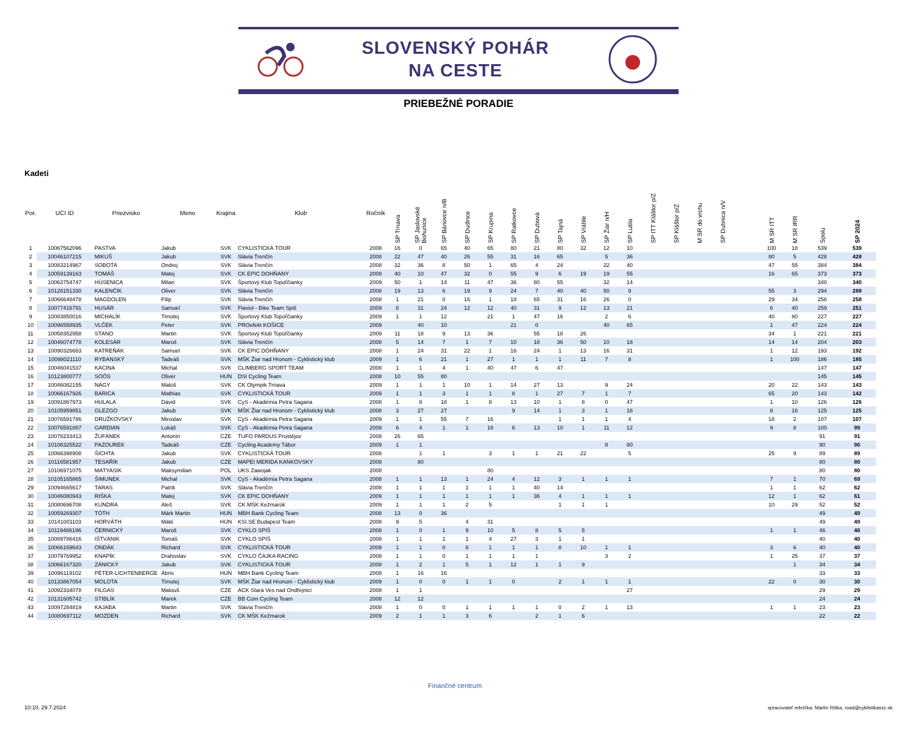SLOVENSKÝ POHÁR
NA CESTE
PRIEBEŽNÉ PORADIE
Kadeti
| Por. | UCI ID | Priezvisko | Meno | Krajina | Klub | Ročník | SP Trnava | SP Jaslovské Bohunice | SP Bánovce n/B | SP Dudince | SP Krupina | SP Ratkovce | SP Dubová | SP Tajná | SP Vráble | SP Žiar n/H | SP Lutila | SP ITT Kláštor p/Z | SP Kláštor p/Z | M SR do vrchu | SP Dubnica n/V | | M SR ITT | M SR IRR | Spolu | SP 2024 |
| --- | --- | --- | --- | --- | --- | --- | --- | --- | --- | --- | --- | --- | --- | --- | --- | --- | --- | --- | --- | --- | --- | --- | --- | --- | --- | --- |
| 1 | 10067562096 | PASTVA | Jakub | SVK | CYKLISTICKÁ TOUR | 2008 | 16 | 0 | 65 | 40 | 65 | 80 | 21 | 80 | 32 | 12 | 10 | | | | | | 100 | 18 | 539 | 539 |
| 2 | 10046107215 | MIKUŠ | Jakub | SVK | Slávia Trenčín | 2008 | 22 | 47 | 40 | 26 | 55 | 31 | 16 | 65 | | 5 | 36 | | | | | | 80 | 5 | 428 | 428 |
| 3 | 10083214967 | SOBOTA | Ondrej | SVK | Slávia Trenčín | 2008 | 32 | 36 | 8 | 50 | 1 | 65 | 4 | 24 | | 22 | 40 | | | | | | 47 | 55 | 384 | 384 |
| 4 | 10059139163 | TOMÁŠ | Matej | SVK | CK EPIC DOHŇANY | 2008 | 40 | 10 | 47 | 32 | 0 | 55 | 9 | 6 | 19 | 19 | 55 | | | | | | 16 | 65 | 373 | 373 |
| 5 | 10063754747 | HÚSENICA | Milan | SVK | Športový Klub Topoľčianky | 2009 | 50 | 1 | 14 | 11 | 47 | 36 | 80 | 55 | | 32 | 14 | | | | | | | | 340 | 340 |
| 6 | 10128151330 | KALENČÍK | Oliver | SVK | Slávia Trenčín | 2008 | 19 | 13 | 6 | 19 | 9 | 24 | 7 | 40 | 40 | 50 | 9 | | | | | | 55 | 3 | 294 | 288 |
| 7 | 10066648478 | MAGDOLEN | Filip | SVK | Slávia Trenčín | 2008 | 1 | 21 | 0 | 16 | 1 | 18 | 65 | 31 | 16 | 26 | 0 | | | | | | 29 | 34 | 258 | 258 |
| 8 | 10077416791 | HUSÁR | Samuel | SVK | Flaviol - Bike Team Spiš | 2009 | 8 | 31 | 24 | 12 | 12 | 40 | 31 | 9 | 12 | 13 | 21 | | | | | | 6 | 40 | 259 | 251 |
| 9 | 10083850016 | MICHALÍK | Timotej | SVK | Športový Klub Topoľčianky | 2009 | 1 | 1 | 12 | | 21 | 1 | 47 | 16 | | 2 | 6 | | | | | | 40 | 80 | 227 | 227 |
| 10 | 10096558935 | VLČEK | Peter | SVK | PROefekt KOŠICE | 2009 | | 40 | 10 | | | 21 | 0 | | | 40 | 65 | | | | | | 1 | 47 | 224 | 224 |
| 11 | 10058352958 | STANO | Martin | SVK | Športový Klub Topoľčianky | 2009 | 11 | 18 | 9 | 13 | 36 | | 55 | 18 | 26 | | | | | | | | 34 | 1 | 221 | 221 |
| 12 | 10046074778 | KOLESÁR | Maroš | SVK | Slávia Trenčín | 2008 | 5 | 14 | 7 | 1 | 7 | 10 | 18 | 36 | 50 | 10 | 18 | | | | | | 14 | 14 | 204 | 203 |
| 13 | 10090326683 | KATREŇÁK | Samuel | SVK | CK EPIC DOHŇANY | 2008 | 1 | 24 | 31 | 22 | 1 | 16 | 24 | 1 | 13 | 16 | 31 | | | | | | 1 | 12 | 193 | 192 |
| 14 | 10098021110 | RYBANSKÝ | Tadeáš | SVK | MŠK Žiar nad Hronom - Cyklistický klub | 2009 | 1 | 6 | 21 | 1 | 27 | 1 | 1 | 1 | 11 | 7 | 8 | | | | | | 1 | 100 | 186 | 185 |
| 15 | 10046041537 | KACINA | Michal | SVK | CLIMBERG SPORT TEAM | 2008 | 1 | 1 | 4 | 1 | 40 | 47 | 6 | 47 | | | | | | | | | | | 147 | 147 |
| 16 | 10123800777 | SOÓS | Olivér | HUN | DSI Cycling Team | 2008 | 10 | 55 | 80 | | | | | | | | | | | | | | | | 145 | 145 |
| 17 | 10046082155 | NAGY | Matúš | SVK | CK Olympik Trnava | 2009 | 1 | 1 | 1 | 10 | 1 | 14 | 27 | 13 | | 9 | 24 | | | | | | 20 | 22 | 143 | 143 |
| 18 | 10066167926 | BARICA | Mathias | SVK | CYKLISTICKÁ TOUR | 2009 | 1 | 1 | 3 | 1 | 1 | 8 | 1 | 27 | 7 | 1 | 7 | | | | | | 65 | 20 | 143 | 142 |
| 19 | 10091867973 | HULALA | Dávid | SVK | CyS - Akadémia Petra Sagana | 2008 | 1 | 8 | 18 | 1 | 8 | 13 | 10 | 1 | 8 | 0 | 47 | | | | | | 1 | 10 | 126 | 126 |
| 20 | 10105959851 | GLEZGO | Jakub | SVK | MŠK Žiar nad Hronom - Cyklistický klub | 2008 | 3 | 27 | 27 | | | 9 | 14 | 1 | 3 | 1 | 16 | | | | | | 8 | 16 | 125 | 125 |
| 21 | 10076591786 | DRUŽKOVSKÝ | Miroslav | SVK | CyS - Akadémia Petra Sagana | 2009 | 1 | 1 | 55 | 7 | 16 | | | 1 | 1 | 1 | 4 | | | | | | 18 | 2 | 107 | 107 |
| 22 | 10076591887 | GARDIAN | Lukáš | SVK | CyS - Akadémia Petra Sagana | 2008 | 6 | 4 | 1 | 1 | 18 | 6 | 13 | 10 | 1 | 11 | 12 | | | | | | 9 | 8 | 100 | 99 |
| 23 | 10078233413 | ŽUFÁNEK | Antonín | CZE | TUFO PARDUS Prostějov | 2008 | 26 | 65 | | | | | | | | | | | | | | | | | 91 | 91 |
| 24 | 10106325522 | PAZOUREK | Tadeáš | CZE | Cycling Academy Tábor | 2009 | 1 | 1 | | | | | | | | 8 | 80 | | | | | | | | 90 | 90 |
| 25 | 10066398908 | ŠICHTA | Jakub | SVK | CYKLISTICKÁ TOUR | 2008 | | 1 | 1 | | 3 | 1 | 1 | 21 | 22 | | 5 | | | | | | 25 | 9 | 89 | 89 |
| 26 | 10116581957 | TESAŘÍK | Jakub | CZE | MAPEI MERIDA KANKOVSKY | 2008 | | 80 | | | | | | | | | | | | | | | | | 80 | 80 |
| 27 | 10106971075 | MATYASIK | Maksymilian | POL | UKS Zawojak | 2008 | | | | | 80 | | | | | | | | | | | | | | 80 | 80 |
| 28 | 10105165865 | ŠIMUNEK | Michal | SVK | CyS - Akadémia Petra Sagana | 2008 | 1 | 1 | 13 | 1 | 24 | 4 | 12 | 3 | 1 | 1 | 1 | | | | | | 7 | 1 | 70 | 69 |
| 29 | 10094665617 | TARAS | Patrik | SVK | Slávia Trenčín | 2008 | 1 | 1 | 1 | 1 | 1 | 1 | 40 | 14 | | | | | | | | | 1 | 1 | 62 | 62 |
| 30 | 10046080943 | RIŠKA | Matej | SVK | CK EPIC DOHŇANY | 2009 | 1 | 1 | 1 | 1 | 1 | 1 | 36 | 4 | 1 | 1 | 1 | | | | | | 12 | 1 | 62 | 61 |
| 31 | 10080696708 | KUNDRA | Aleš | SVK | CK MŠK Kežmarok | 2009 | 1 | 1 | 1 | 2 | 5 | | | 1 | 1 | 1 | | | | | | | 10 | 29 | 52 | 52 |
| 32 | 10059269307 | TÓTH | Márk Martin | HUN | MBH Bank Cycling Team | 2008 | 13 | 0 | 36 | | | | | | | | | | | | | | | | 49 | 49 |
| 33 | 10141001103 | HORVÁTH | Máté | HUN | KSI.SE Budapest Team | 2008 | 9 | 5 | | 4 | 31 | | | | | | | | | | | | | | 49 | 49 |
| 34 | 10119486196 | ČERNICKÝ | Maroš | SVK | CYKLO SPIŠ | 2008 | 1 | 0 | 1 | 9 | 10 | 5 | 8 | 5 | 5 | | | | | | | | 1 | 1 | 46 | 46 |
| 35 | 10089786416 | IŠTVÁNIK | Tomáš | SVK | CYKLO SPIŠ | 2008 | 1 | 1 | 1 | 1 | 4 | 27 | 3 | 1 | 1 | | | | | | | | | | 40 | 40 |
| 36 | 10066169643 | ONDÁK | Richard | SVK | CYKLISTICKÁ TOUR | 2009 | 1 | 1 | 0 | 6 | 1 | 1 | 1 | 8 | 10 | 1 | 1 | | | | | | 3 | 6 | 40 | 40 |
| 37 | 10079769952 | KNAPÍK | Drahoslav | SVK | CYKLO ČAJKA RACING | 2008 | 1 | 1 | 0 | 1 | 1 | 1 | 1 | | | 3 | 2 | | | | | | 1 | 25 | 37 | 37 |
| 38 | 10066167320 | ZÁNICKÝ | Jakub | SVK | CYKLISTICKÁ TOUR | 2008 | 1 | 2 | 1 | 5 | 1 | 12 | 1 | 1 | 9 | | | | | | | | | 1 | 34 | 34 |
| 39 | 10096119102 | PÉTER-LICHTENBERGE | Ábris | HUN | MBH Bank Cycling Team | 2008 | 1 | 16 | 16 | | | | | | | | | | | | | | | | 33 | 33 |
| 40 | 10133867054 | MOLOTA | Timotej | SVK | MŠK Žiar nad Hronom - Cyklistický klub | 2009 | 1 | 0 | 0 | 1 | 1 | 0 | | 2 | 1 | 1 | 1 | | | | | | 22 | 0 | 30 | 30 |
| 41 | 10092334078 | FILGAS | Matouš | CZE | ACK Stará Ves nad Ondřejnicí | 2008 | 1 | 1 | | | | | | | | | 27 | | | | | | | | 29 | 29 |
| 42 | 10131605742 | STIBLÍK | Marek | CZE | BB Com Cycling Team | 2008 | 12 | 12 | | | | | | | | | | | | | | | | | 24 | 24 |
| 43 | 10097284819 | KAJABA | Martin | SVK | Slávia Trenčín | 2008 | 1 | 0 | 0 | 1 | 1 | 1 | 1 | 0 | 2 | 1 | 13 | | | | | | 1 | 1 | 23 | 23 |
| 44 | 10080697112 | MOZDEN | Richard | SVK | CK MŠK Kežmarok | 2009 | 2 | 1 | 1 | 3 | 6 | | 2 | 1 | 6 | | | | | | | | | | 22 | 22 |
Finančné centrum
10:10, 29.7.2024
spracovateľ rebríčka: Martin Riška, road@cyklistikaszc.sk